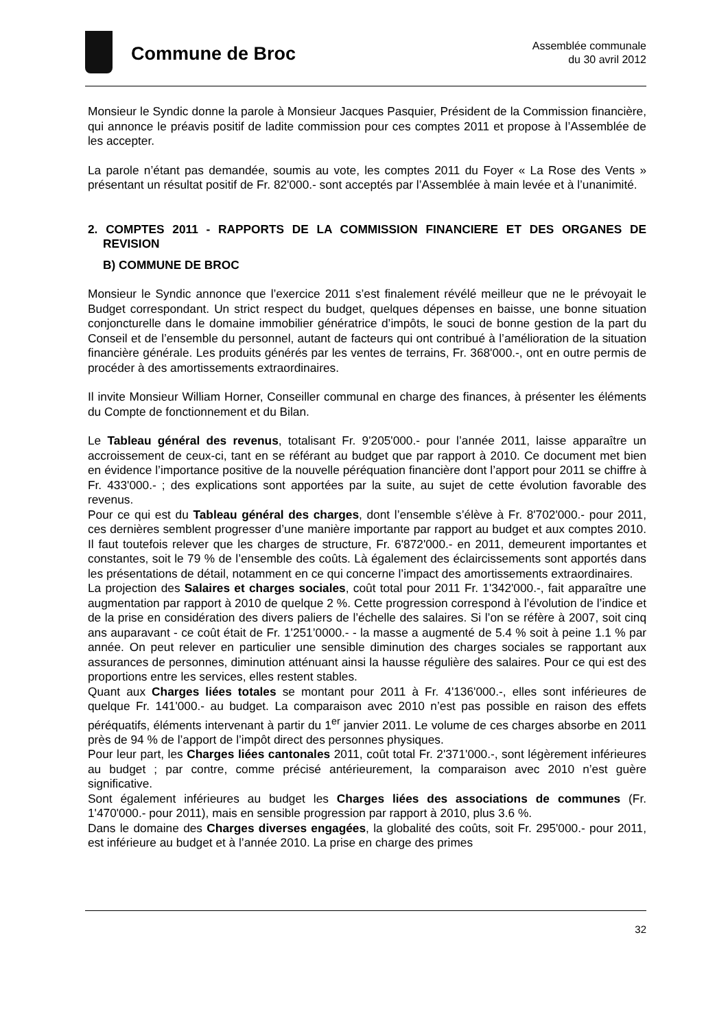Commune de Broc
Assemblée communale
du 30 avril 2012
Monsieur le Syndic donne la parole à Monsieur Jacques Pasquier, Président de la Commission financière, qui annonce le préavis positif de ladite commission pour ces comptes 2011 et propose à l’Assemblée de les accepter.
La parole n’étant pas demandée, soumis au vote, les comptes 2011 du Foyer « La Rose des Vents » présentant un résultat positif de Fr. 82'000.- sont acceptés par l’Assemblée à main levée et à l’unanimité.
2. COMPTES 2011 - RAPPORTS DE LA COMMISSION FINANCIERE ET DES ORGANES DE REVISION
B) COMMUNE DE BROC
Monsieur le Syndic annonce que l’exercice 2011 s’est finalement révélé meilleur que ne le prévoyait le Budget correspondant. Un strict respect du budget, quelques dépenses en baisse, une bonne situation conjoncturelle dans le domaine immobilier génératrice d’impôts, le souci de bonne gestion de la part du Conseil et de l’ensemble du personnel, autant de facteurs qui ont contribué à l’amélioration de la situation financière générale. Les produits générés par les ventes de terrains, Fr. 368'000.-, ont en outre permis de procéder à des amortissements extraordinaires.
Il invite Monsieur William Horner, Conseiller communal en charge des finances, à présenter les éléments du Compte de fonctionnement et du Bilan.
Le Tableau général des revenus, totalisant Fr. 9'205'000.- pour l’année 2011, laisse apparaître un accroissement de ceux-ci, tant en se référant au budget que par rapport à 2010. Ce document met bien en évidence l’importance positive de la nouvelle péréquation financière dont l’apport pour 2011 se chiffre à Fr. 433'000.- ; des explications sont apportées par la suite, au sujet de cette évolution favorable des revenus.
Pour ce qui est du Tableau général des charges, dont l’ensemble s’élève à Fr. 8'702'000.- pour 2011, ces dernières semblent progresser d’une manière importante par rapport au budget et aux comptes 2010. Il faut toutefois relever que les charges de structure, Fr. 6'872'000.- en 2011, demeurent importantes et constantes, soit le 79 % de l’ensemble des coûts. Là également des éclaircissements sont apportés dans les présentations de détail, notamment en ce qui concerne l’impact des amortissements extraordinaires.
La projection des Salaires et charges sociales, coût total pour 2011 Fr. 1'342'000.-, fait apparaître une augmentation par rapport à 2010 de quelque 2 %. Cette progression correspond à l’évolution de l’indice et de la prise en considération des divers paliers de l’échelle des salaires. Si l’on se réfère à 2007, soit cinq ans auparavant - ce coût était de Fr. 1'251’0000.- - la masse a augmenté de 5.4 % soit à peine 1.1 % par année. On peut relever en particulier une sensible diminution des charges sociales se rapportant aux assurances de personnes, diminution atténuant ainsi la hausse régulière des salaires. Pour ce qui est des proportions entre les services, elles restent stables.
Quant aux Charges liées totales se montant pour 2011 à Fr. 4'136'000.-, elles sont inférieures de quelque Fr. 141'000.- au budget. La comparaison avec 2010 n’est pas possible en raison des effets péréquatifs, éléments intervenant à partir du 1<sup>er</sup> janvier 2011. Le volume de ces charges absorbe en 2011 près de 94 % de l’apport de l’impôt direct des personnes physiques.
Pour leur part, les Charges liées cantonales 2011, coût total Fr. 2'371'000.-, sont légèrement inférieures au budget ; par contre, comme précisé antérieurement, la comparaison avec 2010 n’est guère significative.
Sont également inférieures au budget les Charges liées des associations de communes (Fr. 1'470'000.- pour 2011), mais en sensible progression par rapport à 2010, plus 3.6 %.
Dans le domaine des Charges diverses engagées, la globalité des coûts, soit Fr. 295'000.- pour 2011, est inférieure au budget et à l’année 2010. La prise en charge des primes
32